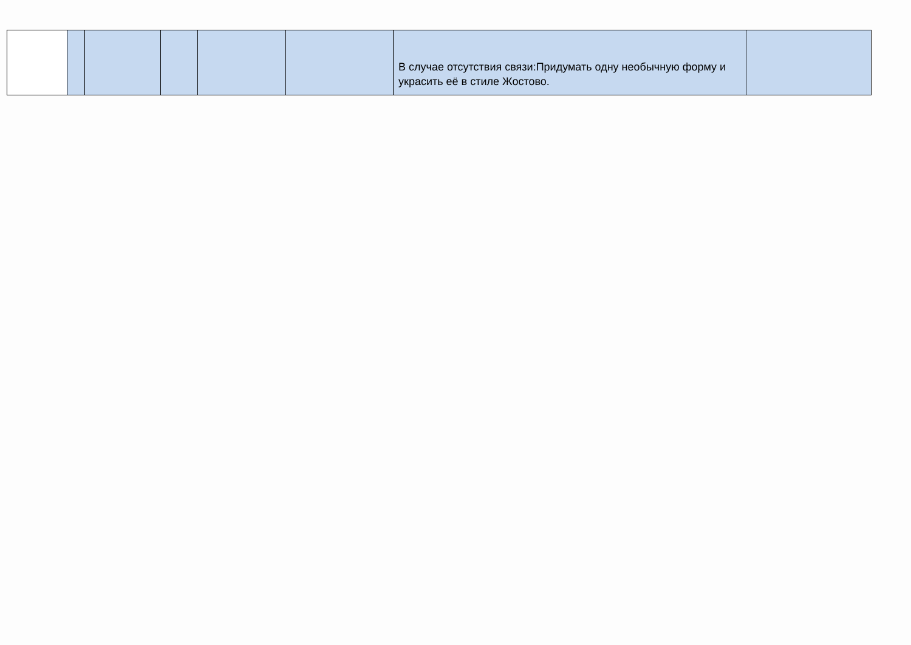| | | | | | | В случае отсутствия связи:Придумать одну необычную форму и украсить её в стиле Жостово. | |